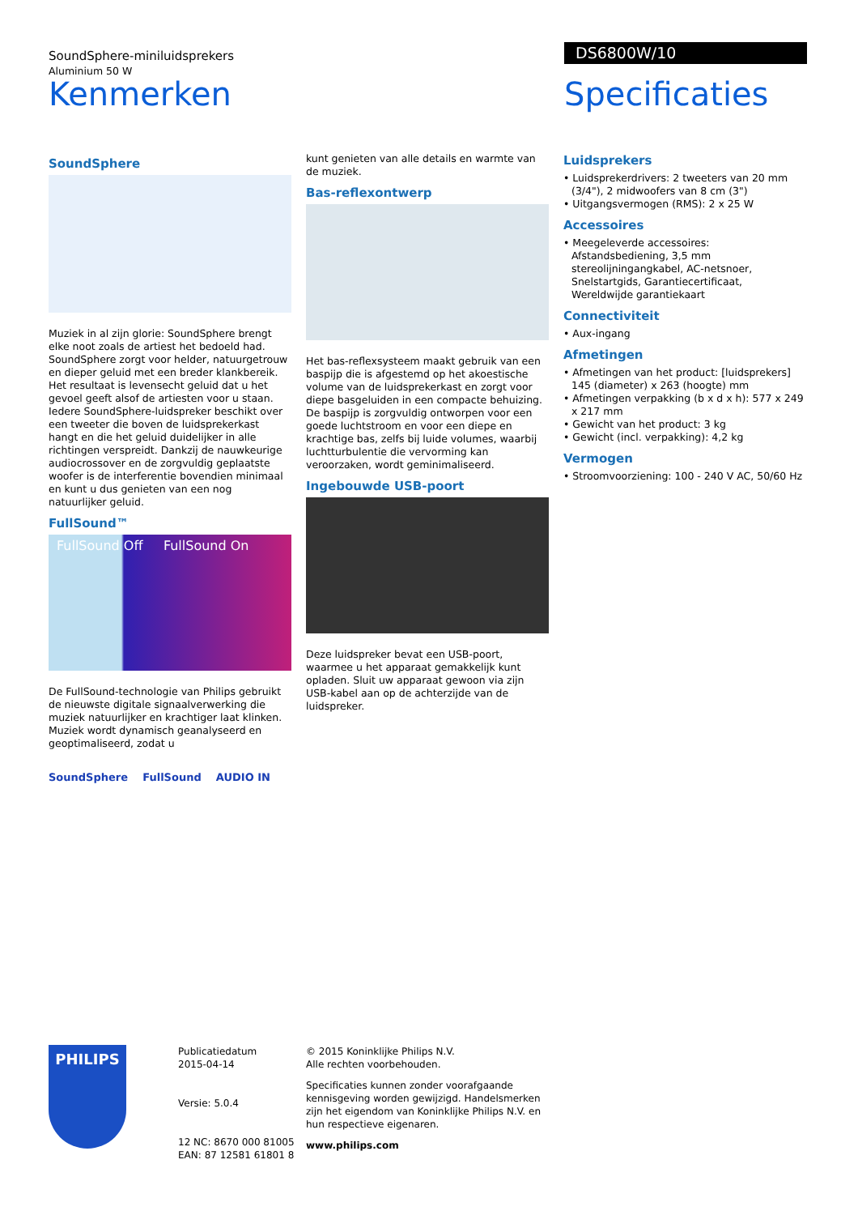SoundSphere-miniluidsprekers
Aluminium 50 W
DS6800W/10
Kenmerken Specificaties
SoundSphere
Muziek in al zijn glorie: SoundSphere brengt elke noot zoals de artiest het bedoeld had. SoundSphere zorgt voor helder, natuurgetrouw en dieper geluid met een breder klankbereik. Het resultaat is levensecht geluid dat u het gevoel geeft alsof de artiesten voor u staan. Iedere SoundSphere-luidspreker beschikt over een tweeter die boven de luidsprekerkast hangt en die het geluid duidelijker in alle richtingen verspreidt. Dankzij de nauwkeurige audiocrossover en de zorgvuldig geplaatste woofer is de interferentie bovendien minimaal en kunt u dus genieten van een nog natuurlijker geluid.
FullSound™
FullSound Off FullSound On
De FullSound-technologie van Philips gebruikt de nieuwste digitale signaalverwerking die muziek natuurlijker en krachtiger laat klinken. Muziek wordt dynamisch geanalyseerd en geoptimaliseerd, zodat u
SoundSphere FullSound AUDIO IN
kunt genieten van alle details en warmte van de muziek.
Bas-reflexontwerp
Het bas-reflexsysteem maakt gebruik van een baspijp die is afgestemd op het akoestische volume van de luidsprekerkast en zorgt voor diepe basgeluiden in een compacte behuizing. De baspijp is zorgvuldig ontworpen voor een goede luchtstroom en voor een diepe en krachtige bas, zelfs bij luide volumes, waarbij luchtturbulentie die vervorming kan veroorzaken, wordt geminimaliseerd.
Ingebouwde USB-poort
Deze luidspreker bevat een USB-poort, waarmee u het apparaat gemakkelijk kunt opladen. Sluit uw apparaat gewoon via zijn USB-kabel aan op de achterzijde van de luidspreker.
Luidsprekers
• Luidsprekerdrivers: 2 tweeters van 20 mm (3/4"), 2 midwoofers van 8 cm (3")
• Uitgangsvermogen (RMS): 2 x 25 W
Accessoires
• Meegeleverde accessoires: Afstandsbediening, 3,5 mm stereolijningangkabel, AC-netsnoer, Snelstartgids, Garantiecertificaat, Wereldwijde garantiekaart
Connectiviteit
• Aux-ingang
Afmetingen
• Afmetingen van het product: [luidsprekers] 145 (diameter) x 263 (hoogte) mm
• Afmetingen verpakking (b x d x h): 577 x 249 x 217 mm
• Gewicht van het product: 3 kg
• Gewicht (incl. verpakking): 4,2 kg
Vermogen
• Stroomvoorziening: 100 - 240 V AC, 50/60 Hz
PHILIPS
Publicatiedatum
2015-04-14
Versie: 5.0.4
12 NC: 8670 000 81005
EAN: 87 12581 61801 8
© 2015 Koninklijke Philips N.V.
Alle rechten voorbehouden.
Specificaties kunnen zonder voorafgaande kennisgeving worden gewijzigd. Handelsmerken zijn het eigendom van Koninklijke Philips N.V. en hun respectieve eigenaren.
www.philips.com